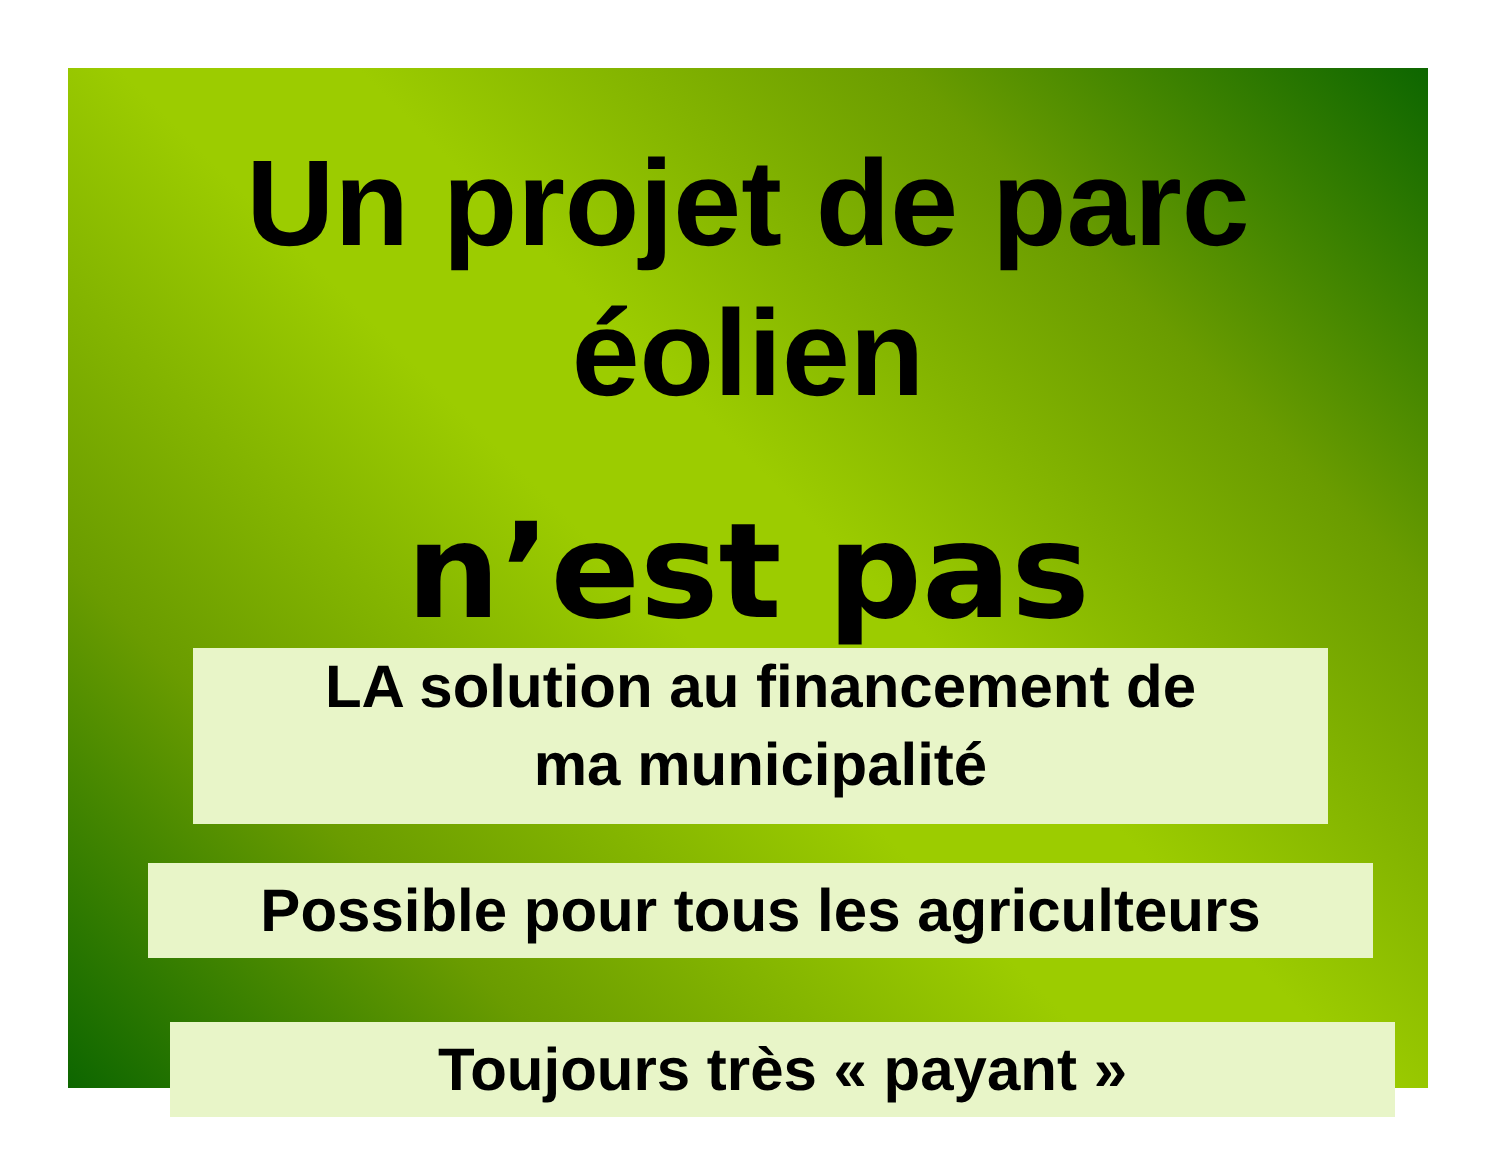Un projet de parc éolien
n’est pas
LA solution au financement de
ma municipalité
Possible pour tous les agriculteurs
Toujours très « payant »